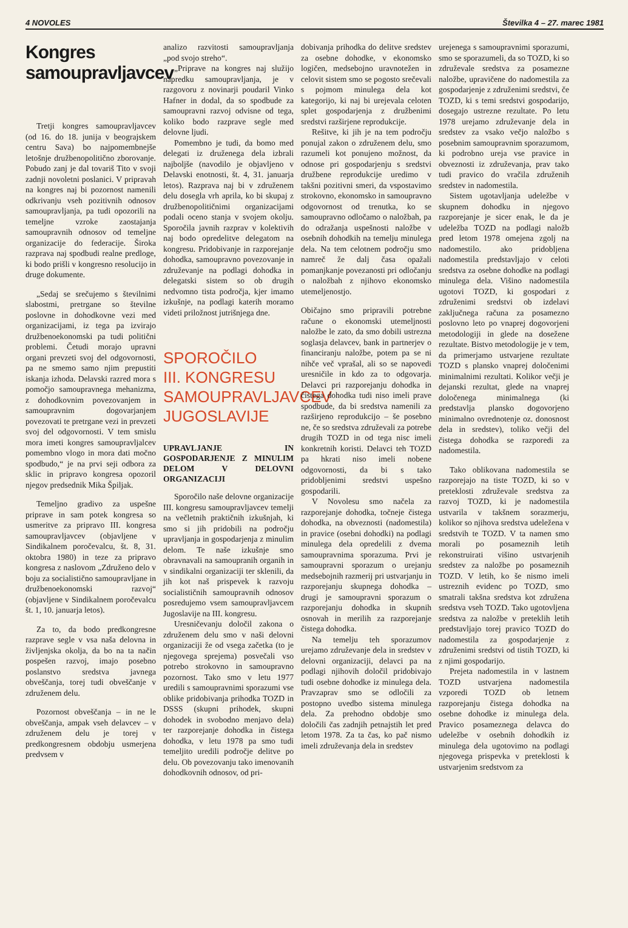4 NOVOLES Številka 4 – 27. marec 1981
Kongres samoupravljavcev
Tretji kongres samoupravljavcev (od 16. do 18. junija v beograjskem centru Sava) bo najpomembnejše letošnje družbenopolitično zborovanje. Pobudo zanj je dal tovariš Tito v svoji zadnji novoletni poslanici. V pripravah na kongres naj bi pozornost namenili odkrivanju vseh pozitivnih odnosov samoupravljanja, pa tudi opozorili na temeljne vzroke zaostajanja samoupravnih odnosov od temeljne organizacije do federacije. Široka razprava naj spodbudi realne predloge, ki bodo prišli v kongresno resolucijo in druge dokumente.
„Sedaj se srečujemo s številnimi slabostmi, pretrgane so številne poslovne in dohodkovne vezi med organizacijami, iz tega pa izvirajo družbenoekonomski pa tudi politični problemi. Četudi morajo upravni organi prevzeti svoj del odgovornosti, pa ne smemo samo njim prepustiti iskanja izhoda. Delavski razred mora s pomočjo samoupravnega mehanizma, z dohodkovnim povezovanjem in samoupravnim dogovarjanjem povezovati te pretrgane vezi in prevzeti svoj del odgovornosti. V tem smislu mora imeti kongres samoupravljalcev pomembno vlogo in mora dati močno spodbudo,“ je na prvi seji odbora za sklic in pripravo kongresa opozoril njegov predsednik Mika Špiljak.
Temeljno gradivo za uspešne priprave in sam potek kongresa so usmeritve za pripravo III. kongresa samoupravljavcev (objavljene v Sindikalnem poročevalcu, št. 8, 31. oktobra 1980) in teze za pripravo kongresa z naslovom „Združeno delo v boju za socialistično samoupravljane in družbenoekonomski razvoj“ (objavljene v Sindikalnem poročevalcu št. 1, 10. januarja letos).
Za to, da bodo predkongresne razprave segle v vsa naša delovna in življenjska okolja, da bo na ta način pospešen razvoj, imajo posebno poslanstvo sredstva javnega obveščanja, torej tudi obveščanje v združenem delu.
Pozornost obveščanja – in ne le obveščanja, ampak vseh delavcev – v združenem delu je torej v predkongresnem obdobju usmerjena predvsem v
analizo razvitosti samoupravljanja „pod svojo streho“.
„Priprave na kongres naj služijo napredku samoupravljanja, je v razgovoru z novinarji poudaril Vinko Hafner in dodal, da so spodbude za samoupravni razvoj odvisne od tega, koliko bodo razprave segle med delovne ljudi.
Pomembno je tudi, da bomo med delegati iz druženega dela izbrali najboljše (navodilo je objavljeno v Delavski enotnosti, št. 4, 31. januarja letos). Razprava naj bi v združenem delu dosegla vrh aprila, ko bi skupaj z družbenopolitičnimi organizacijami podali oceno stanja v svojem okolju. Sporočila javnih razprav v kolektivih naj bodo opredelitve delegatom na kongresu. Pridobivanje in razporejanje dohodka, samoupravno povezovanje in združevanje na podlagi dohodka in delegatski sistem so ob drugih nedvomno tista področja, kjer imamo izkušnje, na podlagi katerih moramo videti priložnost jutrišnjega dne.
SPOROČILO
III. KONGRESU
SAMOUPRAVLJAVCEV
JUGOSLAVIJE
UPRAVLJANJE IN GOSPODARJENJE Z MINULIM DELOM V DELOVNI ORGANIZACIJI
Sporočilo naše delovne organizacije III. kongresu samoupravljavcev temelji na večletnih praktičnih izkušnjah, ki smo si jih pridobili na področju upravljanja in gospodarjenja z minulim delom. Te naše izkušnje smo obravnavali na samoupranih organih in v sindikalni organizaciji ter sklenili, da jih kot naš prispevek k razvoju socialističnih samoupravnih odnosov posredujemo vsem samoupravljavcem Jugoslavije na III. kongresu.
Uresničevanju določil zakona o združenem delu smo v naši delovni organizaciji že od vsega začetka (to je njegovega sprejema) posvečali vso potrebo strokovno in samoupravno pozornost. Tako smo v letu 1977 uredili s samoupravnimi sporazumi vse oblike pridobivanja prihodka TOZD in DSSS (skupni prihodek, skupni dohodek in svobodno menjavo dela) ter razporejanje dohodka in čistega dohodka, v letu 1978 pa smo tudi temeljito uredili področje delitve po delu. Ob povezovanju tako imenovanih dohodkovnih odnosov, od pri-
dobivanja prihodka do delitve sredstev za osebne dohodke, v ekonomsko logičen, medsebojno uravnotežen in celovit sistem smo se pogosto srečevali s pojmom minulega dela kot kategorijo, ki naj bi urejevala celoten splet gospodarjenja z družbenimi sredstvi razširjene reprodukcije.
Rešitve, ki jih je na tem področju ponujal zakon o združenem delu, smo razumeli kot ponujeno možnost, da odnose pri gospodarjenju s sredstvi družbene reprodukcije uredimo v takšni pozitivni smeri, da vspostavimo strokovno, ekonomsko in samoupravno odgovornost od trenutka, ko se samoupravno odločamo o naložbah, pa do odražanja uspešnosti naložbe v osebnih dohodkih na temelju minulega dela. Na tem celotnem področju smo namreč že dalj časa opažali pomanjkanje povezanosti pri odločanju o naložbah z njihovo ekonomsko utemeljenostjo.
Običajno smo pripravili potrebne račune o ekonomski utemeljnosti naložbe le zato, da smo dobili ustrezna soglasja delavcev, bank in partnerjev o financiranju naložbe, potem pa se ni nihče več vprašal, ali so se napovedi uresničile in kdo za to odgovarja. Delavci pri razporejanju dohodka in čistega dohodka tudi niso imeli prave spodbude, da bi sredstva namenili za razširjeno reprodukcijo – še posebno ne, če so sredstva združevali za potrebe drugih TOZD in od tega nisc imeli konkretnih koristi. Delavci teh TOZD pa hkrati niso imeli nobene odgovornosti, da bi s tako pridobljenimi sredstvi uspešno gospodarili.
V Novolesu smo načela za razporejanje dohodka, točneje čistega dohodka, na obveznosti (nadomestila) in pravice (osebni dohodki) na podlagi minulega dela opredelili z dvema samoupravnima sporazuma. Prvi je samoupravni sporazum o urejanju medsebojnih razmerij pri ustvarjanju in razporejanju skupnega dohodka – drugi je samoupravni sporazum o razporejanju dohodka in skupnih osnovah in merilih za razporejanje čistega dohodka.
Na temelju teh sporazumov urejamo združevanje dela in sredstev v delovni organizaciji, delavci pa na podlagi njihovih določil pridobivajo tudi osebne dohodke iz minulega dela. Pravzaprav smo se odločili za postopno uvedbo sistema minulega dela. Za prehodno obdobje smo določili čas zadnjih petnajstih let pred letom 1978. Za ta čas, ko pač nismo imeli združevanja dela in sredstev
urejenega s samoupravnimi sporazumi, smo se sporazumeli, da so TOZD, ki so združevale sredstva za posamezne naložbe, upravičene do nadomestila za gospodarjenje z združenimi sredstvi, če TOZD, ki s temi sredstvi gospodarijo, dosegajo ustrezne rezultate. Po letu 1978 urejamo združevanje dela in sredstev za vsako večjo naložbo s posebnim samoupravnim sporazumom, ki podrobno ureja vse pravice in obveznosti iz združevanja, prav tako tudi pravico do vračila združenih sredstev in nadomestila.
Sistem ugotavljanja udeležbe v skupnem dohodku in njegovo razporejanje je sicer enak, le da je udeležba TOZD na podlagi naložb pred letom 1978 omejena zgolj na nadomestilo. ako pridobljena nadomestila predstavljajo v celoti sredstva za osebne dohodke na podlagi minulega dela. Višino nadomestila ugotovi TOZD, ki gospodari z združenimi sredstvi ob izdelavi zaključnega računa za posamezno poslovno leto po vnaprej dogovorjeni metodologiji in glede na dosežene rezultate. Bistvo metodologije je v tem, da primerjamo ustvarjene rezultate TOZD s plansko vnaprej določenimi minimalnimi rezultati. Kolikor večji je dejanski rezultat, glede na vnaprej določenega minimalnega (ki predstavlja plansko dogovorjeno minimalno ovrednotenje oz. donosnost dela in sredstev), toliko večji del čistega dohodka se razporedi za nadomestila.
Tako oblikovana nadomestila se razporejajo na tiste TOZD, ki so v preteklosti združevale sredstva za razvoj TOZD, ki je nadomestila ustvarila v takšnem sorazmerju, kolikor so njihova sredstva udeležena v sredstvih te TOZD. V ta namen smo morali po posameznih letih rekonstruirati višino ustvarjenih sredstev za naložbe po posameznih TOZD. V letih, ko še nismo imeli ustreznih evidenc po TOZD, smo smatrali takšna sredstva kot združena sredstva vseh TOZD. Tako ugotovljena sredstva za naložbe v preteklih letih predstavljajo torej pravico TOZD do nadomestila za gospodarjenje z združenimi sredstvi od tistih TOZD, ki z njimi gospodarijo.
Prejeta nadomestila in v lastnem TOZD ustvarjena nadomestila vzporedi TOZD ob letnem razporejanju čistega dohodka na osebne dohodke iz minulega dela. Pravico posameznega delavca do udeležbe v osebnih dohodkih iz minulega dela ugotovimo na podlagi njegovega prispevka v preteklosti k ustvarjenim sredstvom za